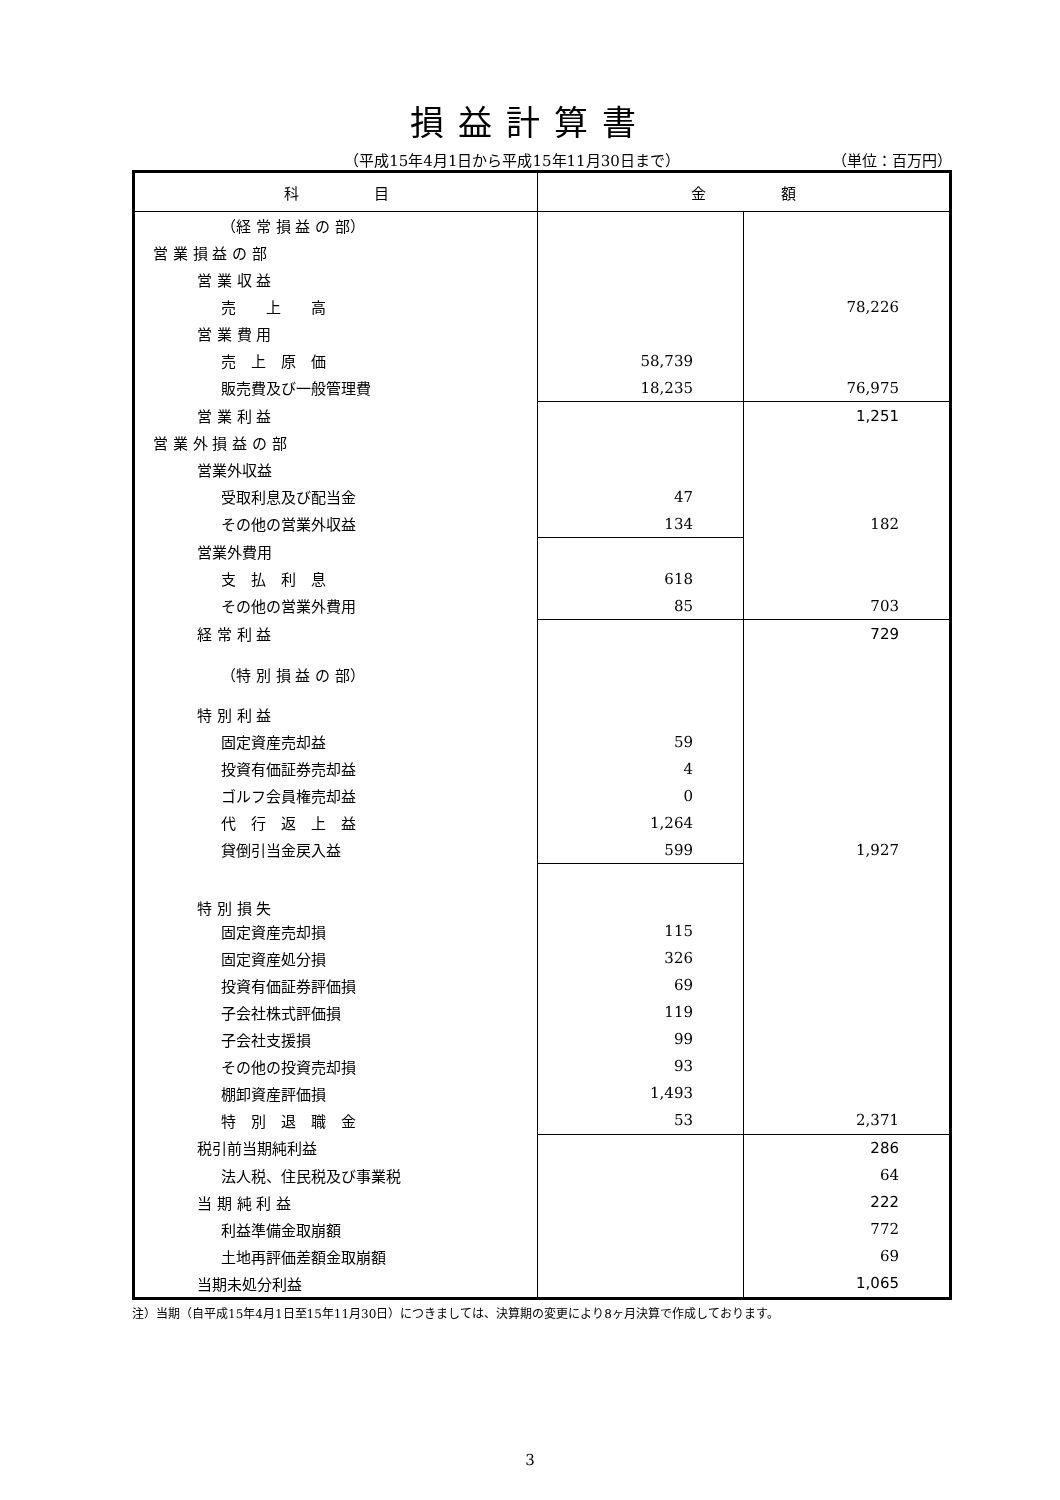損益計算書
（平成15年4月1日から平成15年11月30日まで） （単位：百万円）
| 科 目 | 金 額 | |
| --- | --- | --- |
| （経 常 損 益 の 部） | | |
| 営 業 損 益 の 部 | | |
| 営 業 収 益 | | |
| 売 上 高 | | 78,226 |
| 営 業 費 用 | | |
| 売 上 原 価 | 58,739 | |
| 販売費及び一般管理費 | 18,235 | 76,975 |
| 営 業 利 益 | | 1,251 |
| 営 業 外 損 益 の 部 | | |
| 営業外収益 | | |
| 受取利息及び配当金 | 47 | |
| その他の営業外収益 | 134 | 182 |
| 営業外費用 | | |
| 支 払 利 息 | 618 | |
| その他の営業外費用 | 85 | 703 |
| 経 常 利 益 | | 729 |
| （特 別 損 益 の 部） | | |
| 特 別 利 益 | | |
| 固定資産売却益 | 59 | |
| 投資有価証券売却益 | 4 | |
| ゴルフ会員権売却益 | 0 | |
| 代 行 返 上 益 | 1,264 | |
| 貸倒引当金戻入益 | 599 | 1,927 |
| 特 別 損 失 | | |
| 固定資産売却損 | 115 | |
| 固定資産処分損 | 326 | |
| 投資有価証券評価損 | 69 | |
| 子会社株式評価損 | 119 | |
| 子会社支援損 | 99 | |
| その他の投資売却損 | 93 | |
| 棚卸資産評価損 | 1,493 | |
| 特 別 退 職 金 | 53 | 2,371 |
| 税引前当期純利益 | | 286 |
| 法人税、住民税及び事業税 | | 64 |
| 当 期 純 利 益 | | 222 |
| 利益準備金取崩額 | | 772 |
| 土地再評価差額金取崩額 | | 69 |
| 当期未処分利益 | | 1,065 |
注）当期（自平成15年4月1日至15年11月30日）につきましては、決算期の変更により8ヶ月決算で作成しております。
3